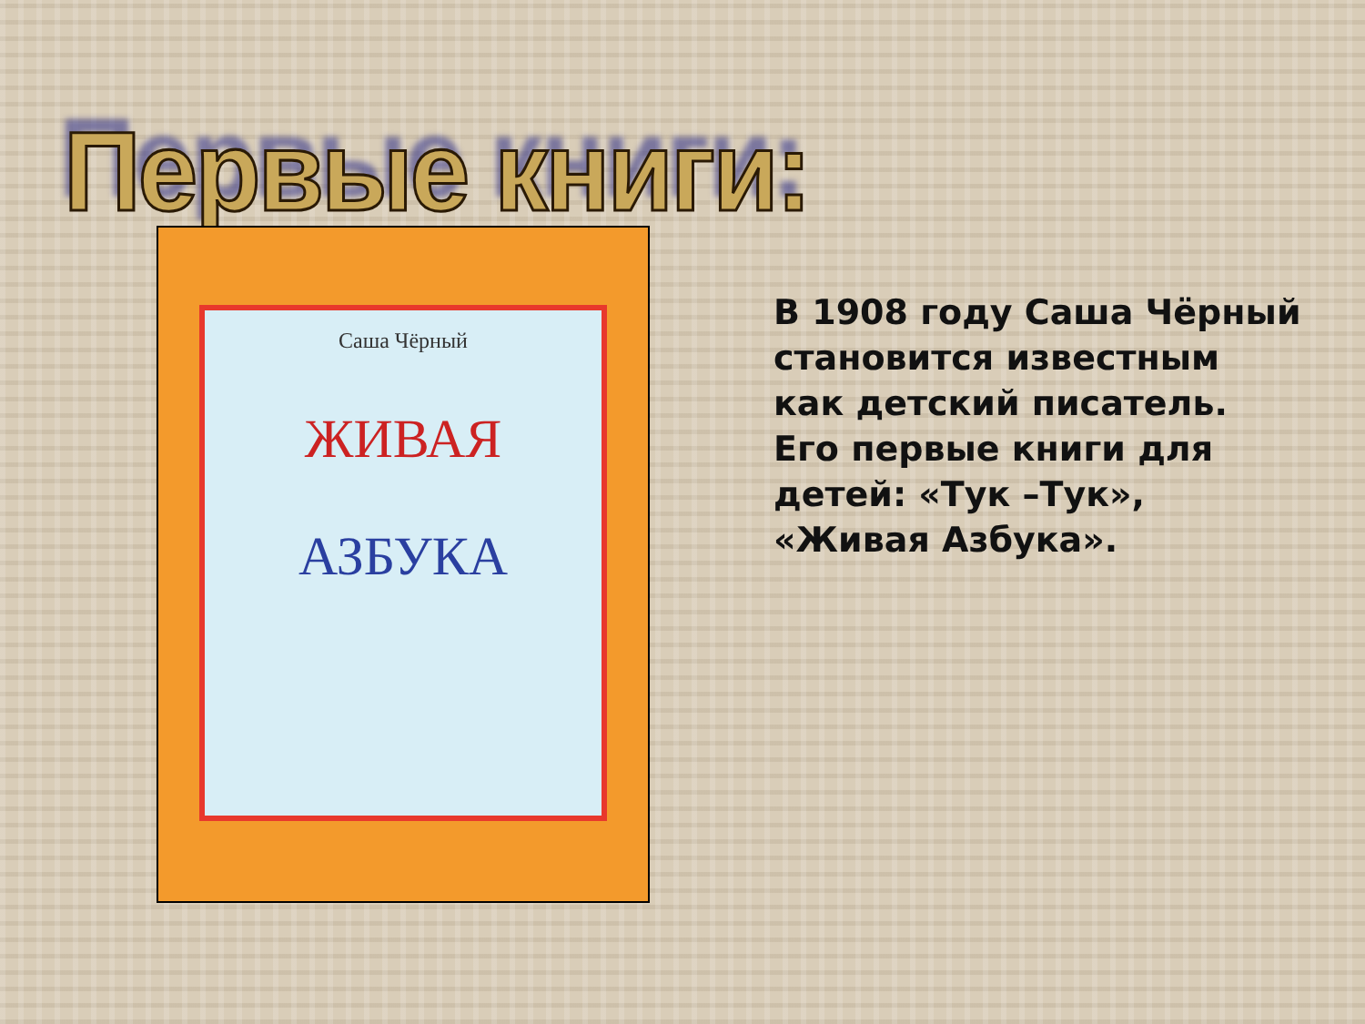Первые книги:
Саша Чёрный
ЖИВАЯ
АЗБУКА
В 1908 году Саша Чёрный становится известным как детский писатель. Его первые книги для детей: «Тук –Тук», «Живая Азбука».